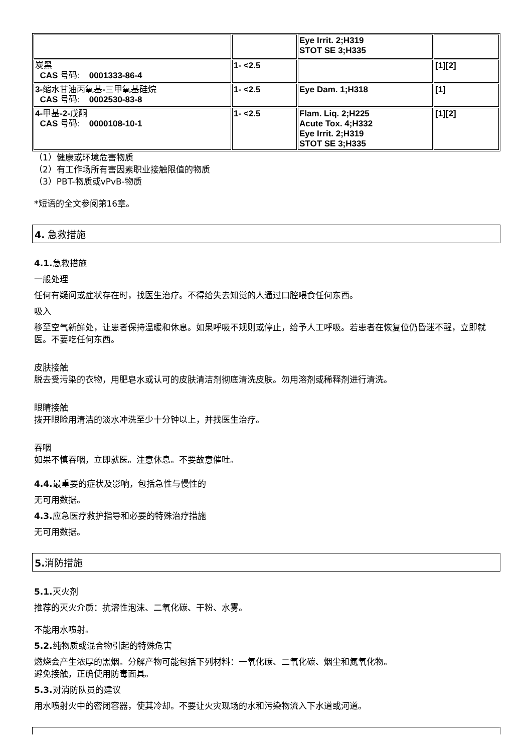| | | Eye Irrit. 2;H319 STOT SE 3;H335 | |
| 炭黑 CAS 号码: 0001333-86-4 | 1- <2.5 | | [1][2] |
| 3- 缩水甘油丙氧基 - 三甲氧基硅烷 CAS 号码: 0002530-83-8 | 1- <2.5 | Eye Dam. 1;H318 | [1] |
| 4- 甲基 -2- 戊酮 CAS 号码: 0000108-10-1 | 1- <2.5 | Flam. Liq. 2;H225 Acute Tox. 4;H332 Eye Irrit. 2;H319 STOT SE 3;H335 | [1][2] |
（1）健康或环境危害物质
（2）有工作场所有害因素职业接触限值的物质
（3）PBT-物质或vPvB-物质
*短语的全文参阅第16章。
4. 急救措施
4.1. 急救措施
一般处理
任何有疑问或症状存在时，找医生治疗。不得给失去知觉的人通过口腔喂食任何东西。
吸入
移至空气新鲜处，让患者保持温暖和休息。如果呼吸不规则或停止，给予人工呼吸。若患者在恢复位仍昏迷不醒，立即就医。不要吃任何东西。
皮肤接触
脱去受污染的衣物，用肥皂水或认可的皮肤清洁剂彻底清洗皮肤。勿用溶剂或稀释剂进行清洗。
眼睛接触
拨开眼睑用清洁的淡水冲洗至少十分钟以上，并找医生治疗。
吞咽
如果不慎吞咽，立即就医。注意休息。不要故意催吐。
4.4. 最重要的症状及影响，包括急性与慢性的
无可用数据。
4.3. 应急医疗救护指导和必要的特殊治疗措施
无可用数据。
5. 消防措施
5.1. 灭火剂
推荐的灭火介质：抗溶性泡沫、二氧化碳、干粉、水雾。
不能用水喷射。
5.2. 纯物质或混合物引起的特殊危害
燃烧会产生浓厚的黑烟。分解产物可能包括下列材料：一氧化碳、二氧化碳、烟尘和氮氧化物。
避免接触，正确使用防毒面具。
5.3. 对消防队员的建议
用水喷射火中的密闭容器，使其冷却。不要让火灾现场的水和污染物流入下水道或河道。